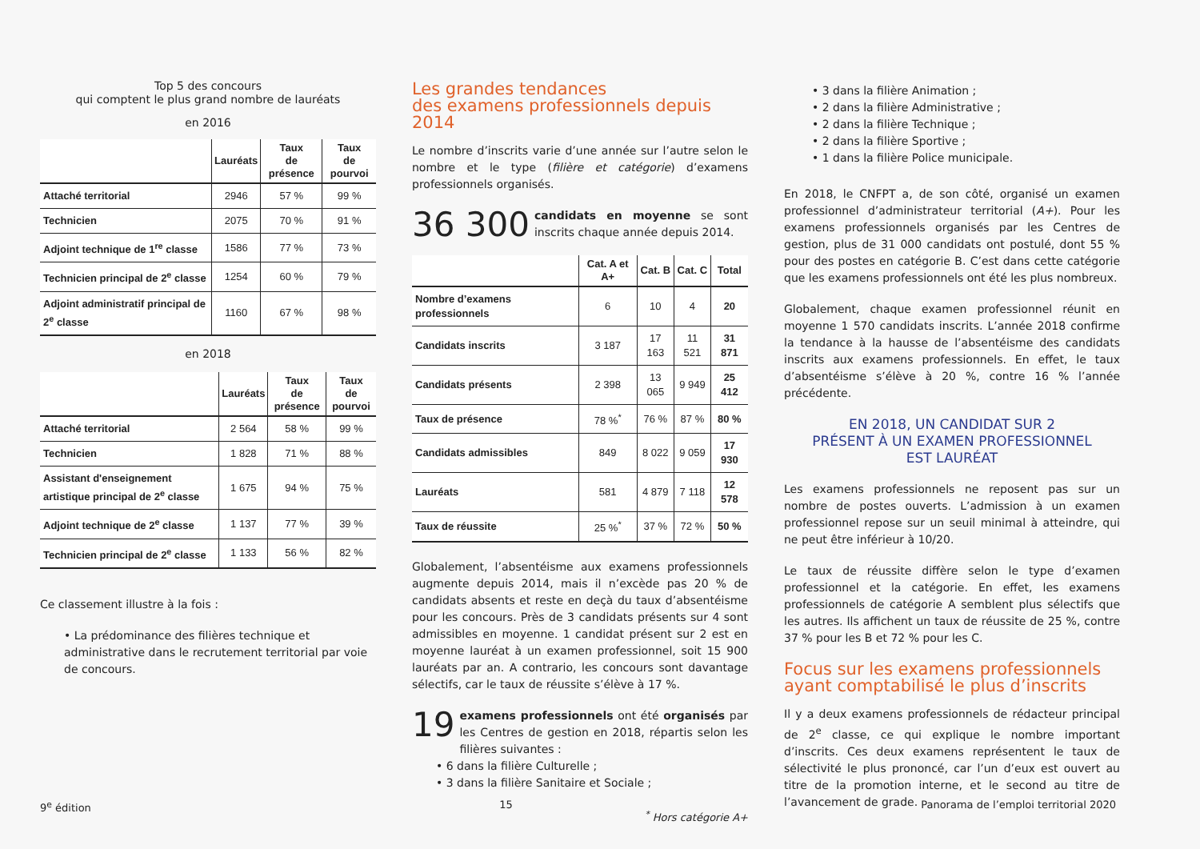Top 5 des concours
qui comptent le plus grand nombre de lauréats
en 2016
| | Lauréats | Taux de présence | Taux de pourvoi |
| --- | --- | --- | --- |
| Attaché territorial | 2946 | 57 % | 99 % |
| Technicien | 2075 | 70 % | 91 % |
| Adjoint technique de 1<sup>re</sup> classe | 1586 | 77 % | 73 % |
| Technicien principal de 2<sup>e</sup> classe | 1254 | 60 % | 79 % |
| Adjoint administratif principal de 2<sup>e</sup> classe | 1160 | 67 % | 98 % |
en 2018
| | Lauréats | Taux de présence | Taux de pourvoi |
| --- | --- | --- | --- |
| Attaché territorial | 2 564 | 58 % | 99 % |
| Technicien | 1 828 | 71 % | 88 % |
| Assistant d'enseignement artistique principal de 2<sup>e</sup> classe | 1 675 | 94 % | 75 % |
| Adjoint technique de 2<sup>e</sup> classe | 1 137 | 77 % | 39 % |
| Technicien principal de 2<sup>e</sup> classe | 1 133 | 56 % | 82 % |
Ce classement illustre à la fois :
• La prédominance des filières technique et administrative dans le recrutement territorial par voie de concours.
Les grandes tendances
des examens professionnels depuis 2014
Le nombre d’inscrits varie d’une année sur l’autre selon le nombre et le type (filière et catégorie) d’examens professionnels organisés.
36 300 candidats en moyenne se sont inscrits chaque année depuis 2014.
| | Cat. A et A+ | Cat. B | Cat. C | Total |
| --- | --- | --- | --- | --- |
| Nombre d’examens professionnels | 6 | 10 | 4 | 20 |
| Candidats inscrits | 3 187 | 17 163 | 11 521 | 31 871 |
| Candidats présents | 2 398 | 13 065 | 9 949 | 25 412 |
| Taux de présence | 78 %<sup>*</sup> | 76 % | 87 % | 80 % |
| Candidats admissibles | 849 | 8 022 | 9 059 | 17 930 |
| Lauréats | 581 | 4 879 | 7 118 | 12 578 |
| Taux de réussite | 25 %<sup>*</sup> | 37 % | 72 % | 50 % |
Globalement, l’absentéisme aux examens professionnels augmente depuis 2014, mais il n’excède pas 20 % de candidats absents et reste en deçà du taux d’absentéisme pour les concours. Près de 3 candidats présents sur 4 sont admissibles en moyenne. 1 candidat présent sur 2 est en moyenne lauréat à un examen professionnel, soit 15 900 lauréats par an. A contrario, les concours sont davantage sélectifs, car le taux de réussite s’élève à 17 %.
19 examens professionnels ont été organisés par les Centres de gestion en 2018, répartis selon les filières suivantes :
• 6 dans la filière Culturelle ;
• 3 dans la filière Sanitaire et Sociale ;
<sup>*</sup> Hors catégorie A+
• 3 dans la filière Animation ;
• 2 dans la filière Administrative ;
• 2 dans la filière Technique ;
• 2 dans la filière Sportive ;
• 1 dans la filière Police municipale.
En 2018, le CNFPT a, de son côté, organisé un examen professionnel d’administrateur territorial (A+). Pour les examens professionnels organisés par les Centres de gestion, plus de 31 000 candidats ont postulé, dont 55 % pour des postes en catégorie B. C’est dans cette catégorie que les examens professionnels ont été les plus nombreux.
Globalement, chaque examen professionnel réunit en moyenne 1 570 candidats inscrits. L’année 2018 confirme la tendance à la hausse de l’absentéisme des candidats inscrits aux examens professionnels. En effet, le taux d’absentéisme s’élève à 20 %, contre 16 % l’année précédente.
EN 2018, UN CANDIDAT SUR 2
PRÉSENT À UN EXAMEN PROFESSIONNEL
EST LAURÉAT
Les examens professionnels ne reposent pas sur un nombre de postes ouverts. L’admission à un examen professionnel repose sur un seuil minimal à atteindre, qui ne peut être inférieur à 10/20.
Le taux de réussite diffère selon le type d’examen professionnel et la catégorie. En effet, les examens professionnels de catégorie A semblent plus sélectifs que les autres. Ils affichent un taux de réussite de 25 %, contre 37 % pour les B et 72 % pour les C.
Focus sur les examens professionnels
ayant comptabilisé le plus d’inscrits
Il y a deux examens professionnels de rédacteur principal de 2<sup>e</sup> classe, ce qui explique le nombre important d’inscrits. Ces deux examens représentent le taux de sélectivité le plus prononcé, car l’un d’eux est ouvert au titre de la promotion interne, et le second au titre de l’avancement de grade.
9<sup>e</sup> édition 15 Panorama de l’emploi territorial 2020